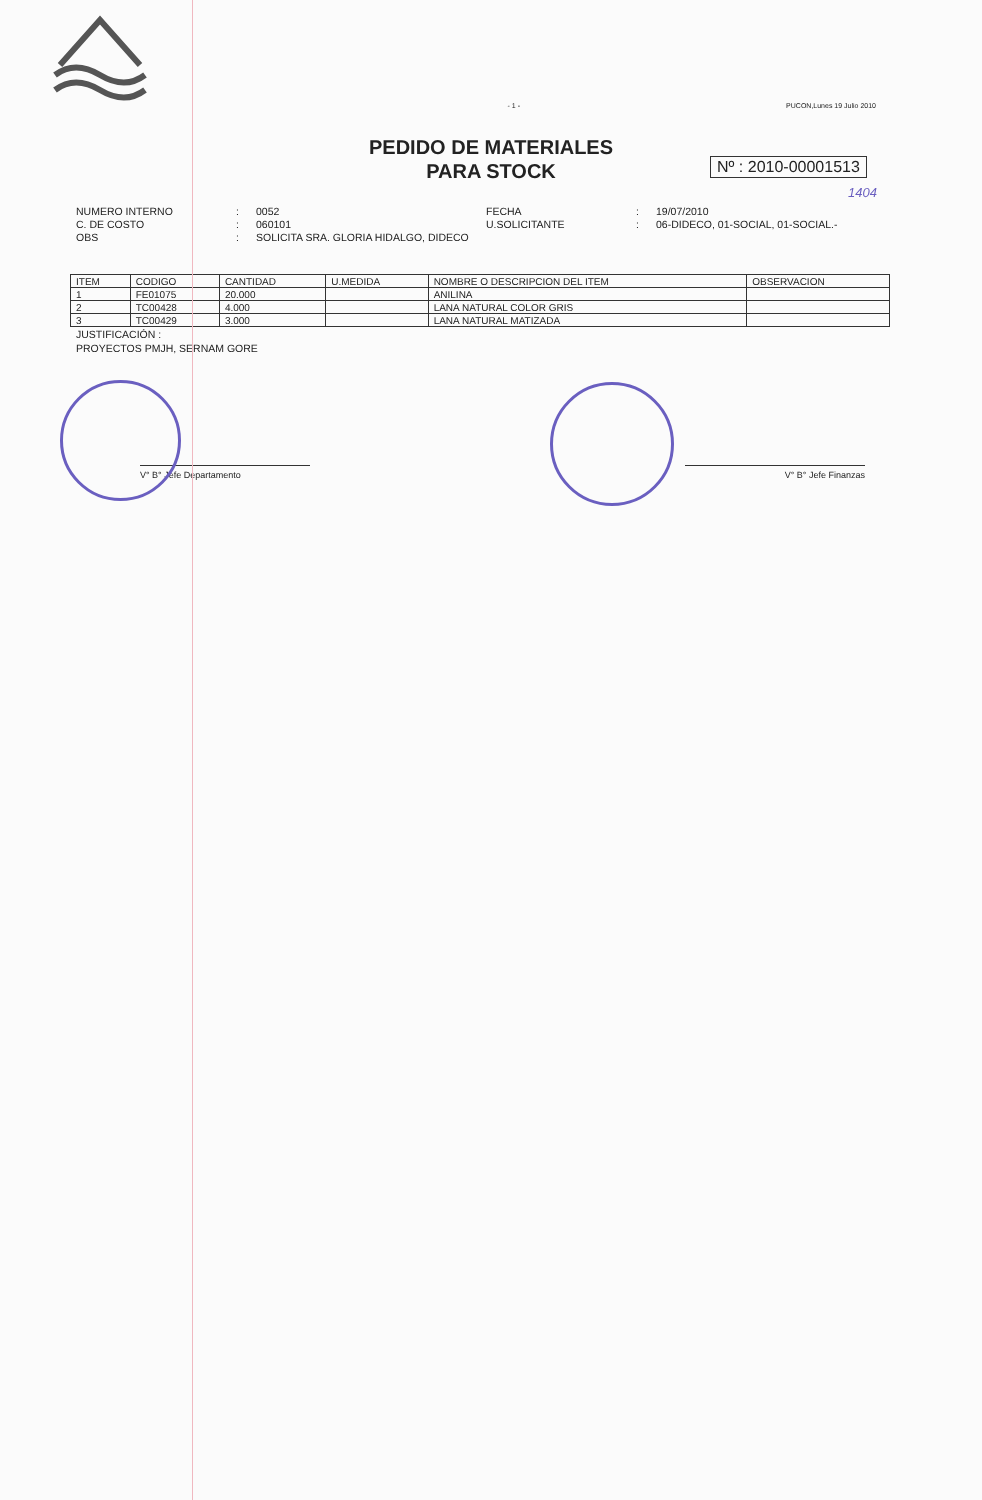- 1 - PUCON,Lunes 19 Julio 2010
PEDIDO DE MATERIALES
PARA STOCK
Nº : 2010-00001513
1404
NUMERO INTERNO
:
0052
FECHA
:
19/07/2010
C. DE COSTO
:
060101
U.SOLICITANTE
:
06-DIDECO, 01-SOCIAL, 01-SOCIAL.-
OBS
:
SOLICITA SRA. GLORIA HIDALGO, DIDECO
| ITEM | CODIGO | CANTIDAD | U.MEDIDA | NOMBRE O DESCRIPCION DEL ITEM | OBSERVACION |
| --- | --- | --- | --- | --- | --- |
| 1 | FE01075 | 20.000 | | ANILINA | |
| 2 | TC00428 | 4.000 | | LANA NATURAL COLOR GRIS | |
| 3 | TC00429 | 3.000 | | LANA NATURAL MATIZADA | |
JUSTIFICACIÓN :
PROYECTOS PMJH, SERNAM GORE
V° B° Jefe Departamento V° B° Jefe Finanzas